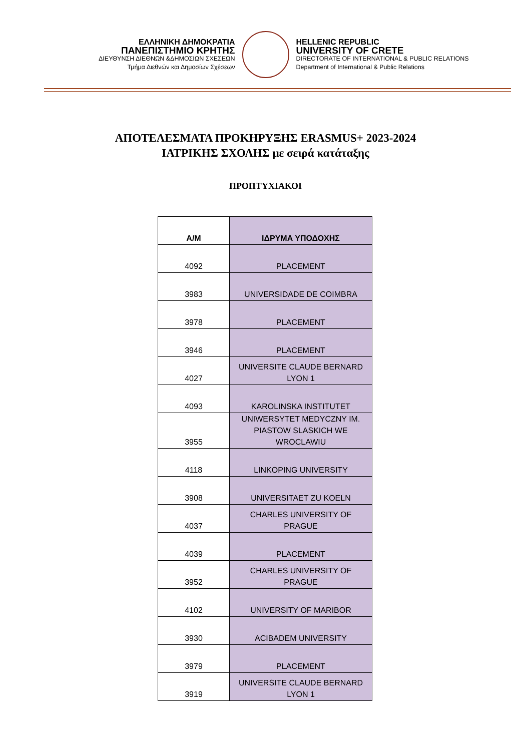ΕΛΛΗΝΙΚΗ ΔΗΜΟΚΡΑΤΙΑ
ΠΑΝΕΠΙΣΤΗΜΙΟ ΚΡΗΤΗΣ
ΔΙΕΥΘΥΝΣΗ ΔΙΕΘΝΩΝ &ΔΗΜΟΣΙΩΝ ΣΧΕΣΕΩΝ
Τμήμα Διεθνών και Δημοσίων Σχέσεων
HELLENIC REPUBLIC
UNIVERSITY OF CRETE
DIRECTORATE OF INTERNATIONAL & PUBLIC RELATIONS
Department of International & Public Relations
ΑΠΟΤΕΛΕΣΜΑΤΑ ΠΡΟΚΗΡΥΞΗΣ ERASMUS+ 2023-2024
ΙΑΤΡΙΚΗΣ ΣΧΟΛΗΣ με σειρά κατάταξης
ΠΡΟΠΤΥΧΙΑΚΟΙ
| Α/Μ | ΙΔΡΥΜΑ ΥΠΟΔΟΧΗΣ |
| --- | --- |
| 4092 | PLACEMENT |
| 3983 | UNIVERSIDADE DE COIMBRA |
| 3978 | PLACEMENT |
| 3946 | PLACEMENT |
| 4027 | UNIVERSITE CLAUDE BERNARD LYON 1 |
| 4093 | KAROLINSKA INSTITUTET |
| 3955 | UNIWERSYTET MEDYCZNY IM. PIASTOW SLASKICH WE WROCLAWIU |
| 4118 | LINKOPING UNIVERSITY |
| 3908 | UNIVERSITAET ZU KOELN |
| 4037 | CHARLES UNIVERSITY OF PRAGUE |
| 4039 | PLACEMENT |
| 3952 | CHARLES UNIVERSITY OF PRAGUE |
| 4102 | UNIVERSITY OF MARIBOR |
| 3930 | ACIBADEM UNIVERSITY |
| 3979 | PLACEMENT |
| 3919 | UNIVERSITE CLAUDE BERNARD LYON 1 |